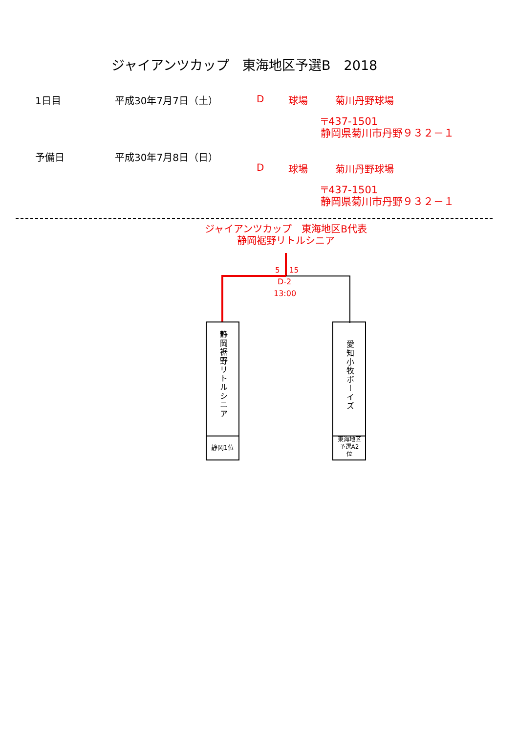ジャイアンツカップ　東海地区予選B　2018
1日目 平成30年7月7日（土） D 球場 菊川丹野球場
〒437-1501
静岡県菊川市丹野９３２－１
予備日 平成30年7月8日（日）
D 球場 菊川丹野球場
〒437-1501
静岡県菊川市丹野９３２－１
ジャイアンツカップ　東海地区B代表
静岡裾野リトルシニア
5 15
D-2
13:00
静岡裾野リトルシニア
静岡1位
愛知小牧ボーイズ
東海地区
予選A2
位